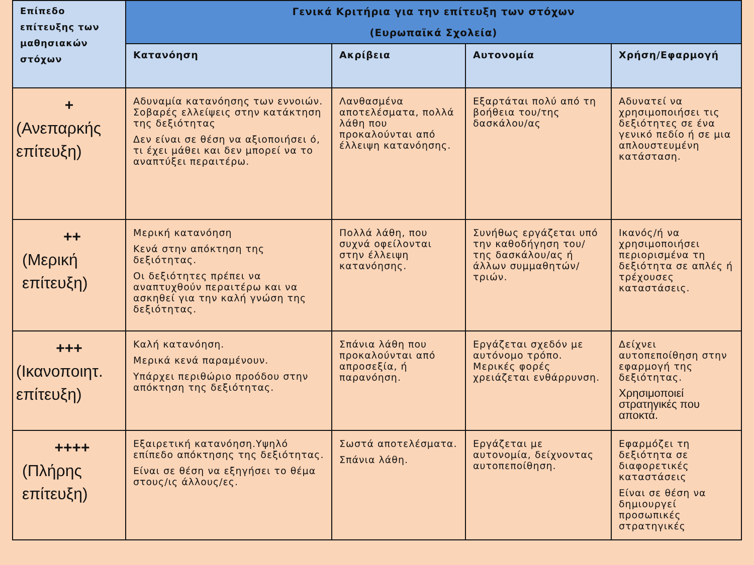| Επίπεδο επίτευξης των μαθησιακών στόχων | Γενικά Κριτήρια για την επίτευξη των στόχων (Ευρωπαϊκά Σχολεία) | | | |
| --- | --- | --- | --- | --- |
| | Κατανόηση | Ακρίβεια | Αυτονομία | Χρήση/Εφαρμογή |
| + (Ανεπαρκής επίτευξη) | Αδυναμία κατανόησης των εννοιών. Σοβαρές ελλείψεις στην κατάκτηση της δεξιότητας Δεν είναι σε θέση να αξιοποιήσει ό, τι έχει μάθει και δεν μπορεί να το αναπτύξει περαιτέρω. | Λανθασμένα αποτελέσματα, πολλά λάθη που προκαλούνται από έλλειψη κατανόησης. | Εξαρτάται πολύ από τη βοήθεια του/της δασκάλου/ας | Αδυνατεί να χρησιμοποιήσει τις δεξιότητες σε ένα γενικό πεδίο ή σε μια απλουστευμένη κατάσταση. |
| ++ (Μερική επίτευξη) | Μερική κατανόηση Κενά στην απόκτηση της δεξιότητας. Οι δεξιότητες πρέπει να αναπτυχθούν περαιτέρω και να ασκηθεί για την καλή γνώση της δεξιότητας. | Πολλά λάθη, που συχνά οφείλονται στην έλλειψη κατανόησης. | Συνήθως εργάζεται υπό την καθοδήγηση του/της δασκάλου/ας ή άλλων συμμαθητών/τριών. | Ικανός/ή να χρησιμοποιήσει περιορισμένα τη δεξιότητα σε απλές ή τρέχουσες καταστάσεις. |
| +++ (Ικανοποιητ. επίτευξη) | Καλή κατανόηση. Μερικά κενά παραμένουν. Υπάρχει περιθώριο προόδου στην απόκτηση της δεξιότητας. | Σπάνια λάθη που προκαλούνται από απροσεξία, ή παρανόηση. | Εργάζεται σχεδόν με αυτόνομο τρόπο. Μερικές φορές χρειάζεται ενθάρρυνση. | Δείχνει αυτοπεποίθηση στην εφαρμογή της δεξιότητας. Χρησιμοποιεί στρατηγικές που αποκτά. |
| ++++ (Πλήρης επίτευξη) | Εξαιρετική κατανόηση.Υψηλό επίπεδο απόκτησης της δεξιότητας. Είναι σε θέση να εξηγήσει το θέμα στους/ις άλλους/ες. | Σωστά αποτελέσματα. Σπάνια λάθη. | Εργάζεται με αυτονομία, δείχνοντας αυτοπεποίθηση. | Εφαρμόζει τη δεξιότητα σε διαφορετικές καταστάσεις Είναι σε θέση να δημιουργεί προσωπικές στρατηγικές |